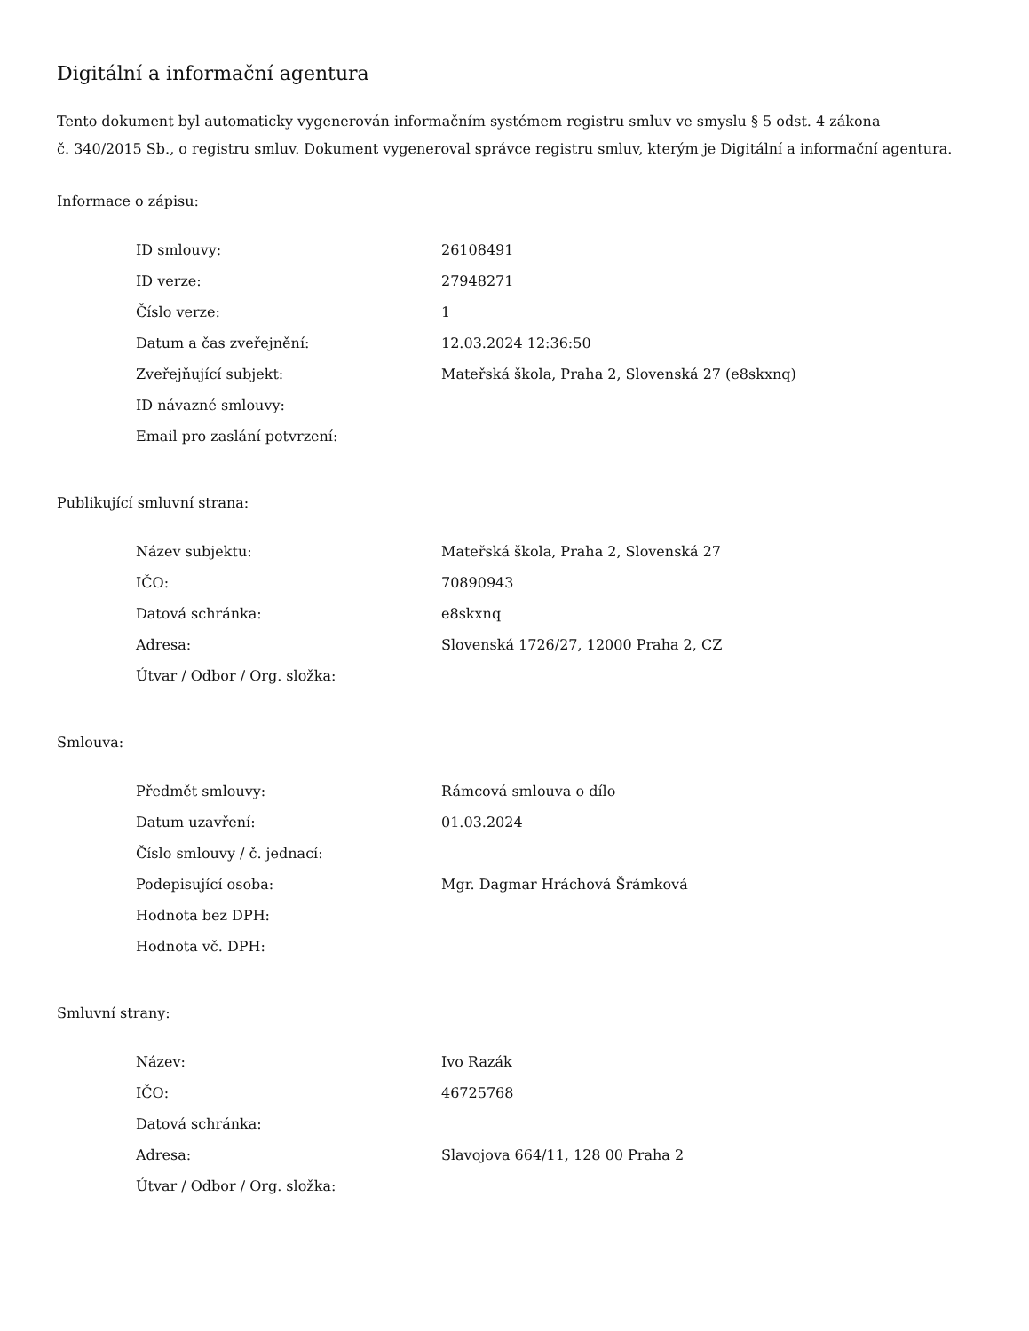Digitální a informační agentura
Tento dokument byl automaticky vygenerován informačním systémem registru smluv ve smyslu § 5 odst. 4 zákona
č. 340/2015 Sb., o registru smluv. Dokument vygeneroval správce registru smluv, kterým je Digitální a informační agentura.
Informace o zápisu:
| ID smlouvy: | 26108491 |
| ID verze: | 27948271 |
| Číslo verze: | 1 |
| Datum a čas zveřejnění: | 12.03.2024 12:36:50 |
| Zveřejňující subjekt: | Mateřská škola, Praha 2, Slovenská 27 (e8skxnq) |
| ID návazné smlouvy: | |
| Email pro zaslání potvrzení: | |
Publikující smluvní strana:
| Název subjektu: | Mateřská škola, Praha 2, Slovenská 27 |
| IČO: | 70890943 |
| Datová schránka: | e8skxnq |
| Adresa: | Slovenská 1726/27, 12000 Praha 2, CZ |
| Útvar / Odbor / Org. složka: | |
Smlouva:
| Předmět smlouvy: | Rámcová smlouva o dílo |
| Datum uzavření: | 01.03.2024 |
| Číslo smlouvy / č. jednací: | |
| Podepisující osoba: | Mgr. Dagmar Hráchová Šrámková |
| Hodnota bez DPH: | |
| Hodnota vč. DPH: | |
Smluvní strany:
| Název: | Ivo Razák |
| IČO: | 46725768 |
| Datová schránka: | |
| Adresa: | Slavojova 664/11, 128 00 Praha 2 |
| Útvar / Odbor / Org. složka: | |